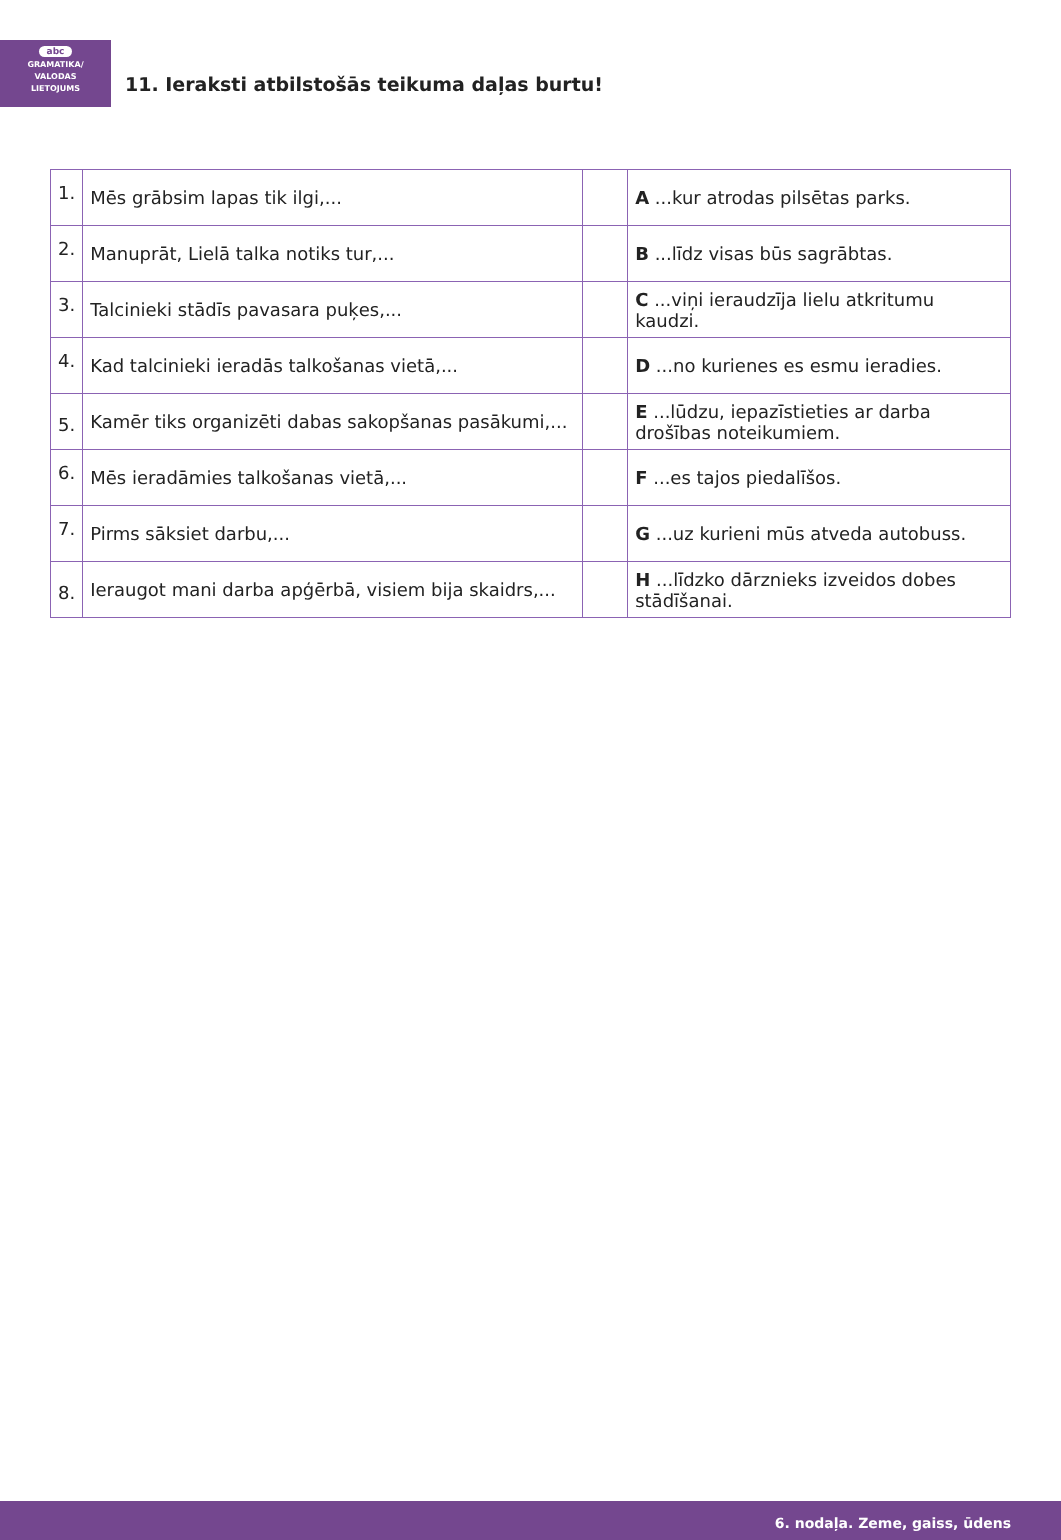abc
GRAMATIKA/
VALODAS
LIETOJUMS
11. Ieraksti atbilstošās teikuma daļas burtu!
| 1. | Mēs grābsim lapas tik ilgi,... | | A ...kur atrodas pilsētas parks. |
| 2. | Manuprāt, Lielā talka notiks tur,... | | B ...līdz visas būs sagrābtas. |
| 3. | Talcinieki stādīs pavasara puķes,... | | C ...viņi ieraudzīja lielu atkritumu kaudzi. |
| 4. | Kad talcinieki ieradās talkošanas vietā,... | | D ...no kurienes es esmu ieradies. |
| 5. | Kamēr tiks organizēti dabas sakopšanas pasākumi,... | | E ...lūdzu, iepazīstieties ar darba drošības noteikumiem. |
| 6. | Mēs ieradāmies talkošanas vietā,... | | F ...es tajos piedalīšos. |
| 7. | Pirms sāksiet darbu,... | | G ...uz kurieni mūs atveda autobuss. |
| 8. | Ieraugot mani darba apģērbā, visiem bija skaidrs,... | | H ...līdzko dārznieks izveidos dobes stādīšanai. |
6. nodaļa. Zeme, gaiss, ūdens